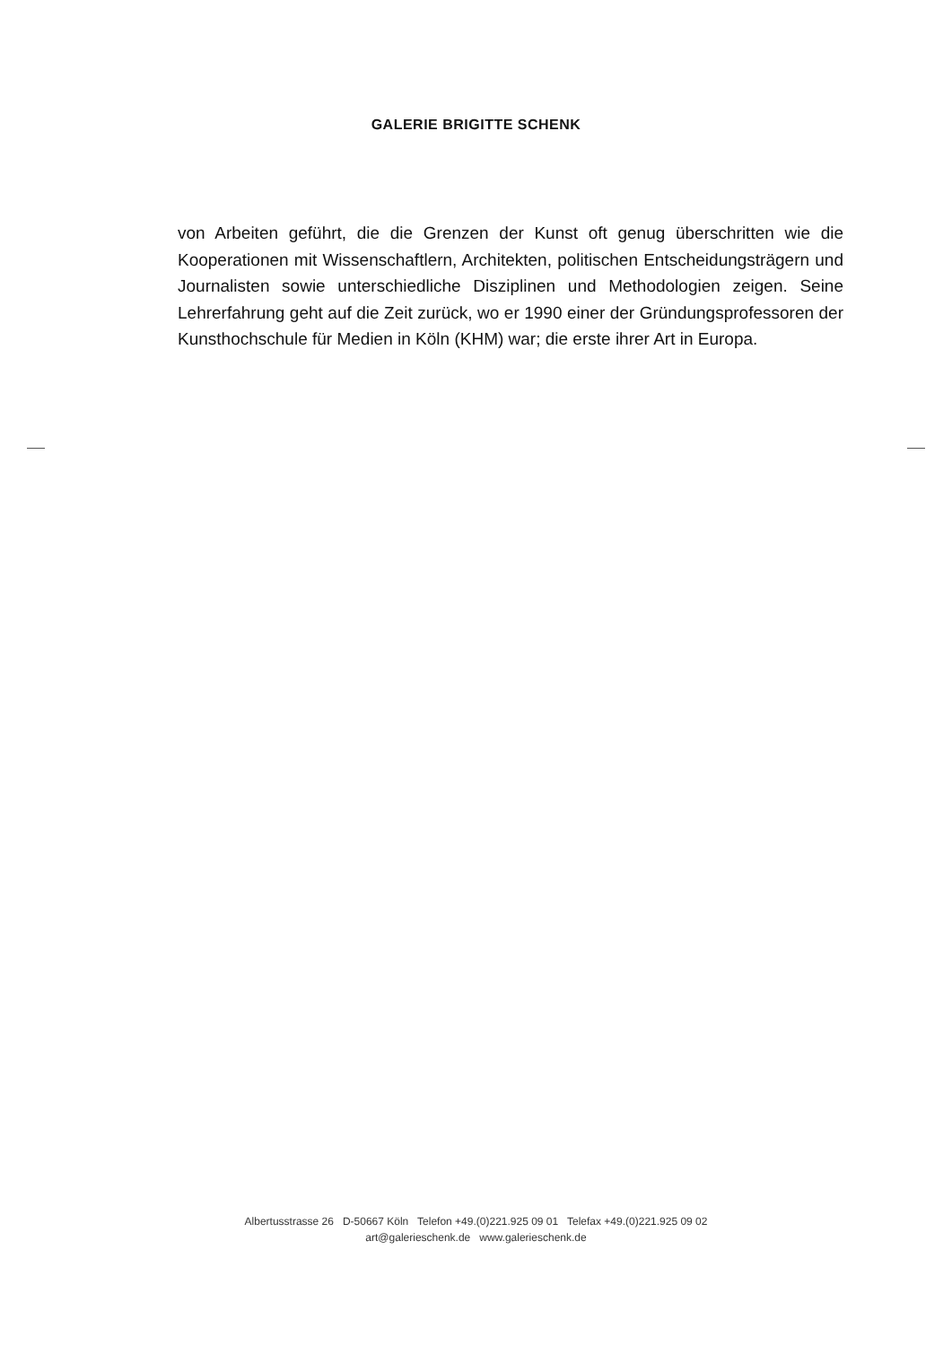GALERIE BRIGITTE SCHENK
von Arbeiten geführt, die die Grenzen der Kunst oft genug überschritten wie die Kooperationen mit Wissenschaftlern, Architekten, politischen Entscheidungsträgern und Journalisten sowie unterschiedliche Disziplinen und Methodologien zeigen. Seine Lehrerfahrung geht auf die Zeit zurück, wo er 1990 einer der Gründungsprofessoren der Kunsthochschule für Medien in Köln (KHM) war; die erste ihrer Art in Europa.
Albertusstrasse 26 D-50667 Köln Telefon +49.(0)221.925 09 01 Telefax +49.(0)221.925 09 02
art@galerieschenk.de www.galerieschenk.de